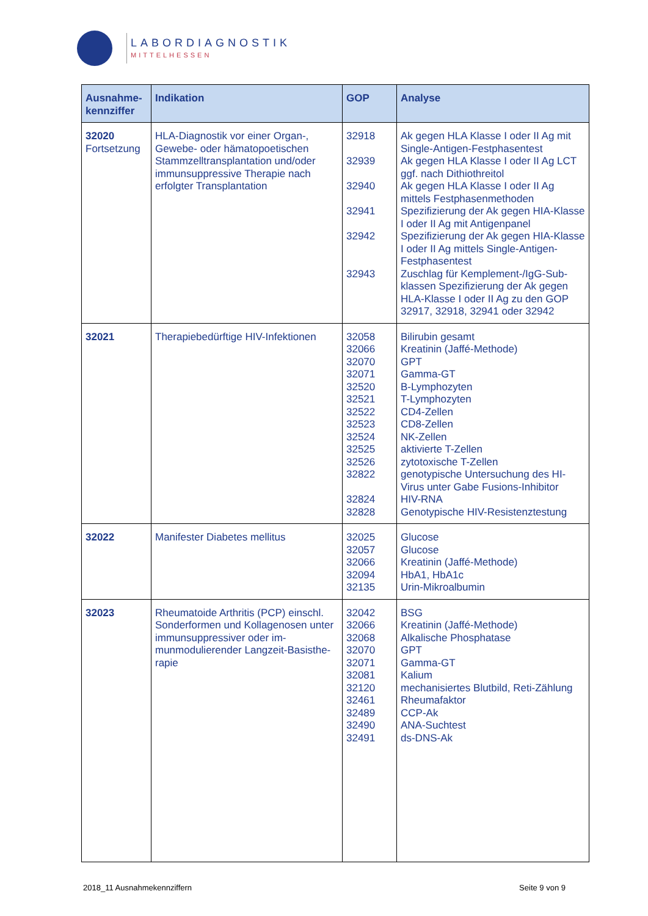LABORDIAGNOSTIK
MITTELHESSEN
| Ausnahme- kennziffer | Indikation | GOP | Analyse |
| --- | --- | --- | --- |
| 32020 Fortsetzung | HLA-Diagnostik vor einer Organ-, Gewebe- oder hämatopoetischen Stammzelltransplantation und/oder immunsuppressive Therapie nach erfolgter Transplantation | 32918 32939 32940 32941 32942 32943 | Ak gegen HLA Klasse I oder II Ag mit Single-Antigen-Festphasentest Ak gegen HLA Klasse I oder II Ag LCT ggf. nach Dithiothreitol Ak gegen HLA Klasse I oder II Ag mittels Festphasenmethoden Spezifizierung der Ak gegen HIA-Klasse I oder II Ag mit Antigenpanel Spezifizierung der Ak gegen HIA-Klasse I oder II Ag mittels Single-Antigen-Festphasentest Zuschlag für Kemplement-/IgG-Sub-klassen Spezifizierung der Ak gegen HLA-Klasse I oder II Ag zu den GOP 32917, 32918, 32941 oder 32942 |
| 32021 | Therapiebedürftige HIV-Infektionen | 32058 32066 32070 32071 32520 32521 32522 32523 32524 32525 32526 32822 32824 32828 | Bilirubin gesamt Kreatinin (Jaffé-Methode) GPT Gamma-GT B-Lymphozyten T-Lymphozyten CD4-Zellen CD8-Zellen NK-Zellen aktivierte T-Zellen zytotoxische T-Zellen genotypische Untersuchung des HI-Virus unter Gabe Fusions-Inhibitor HIV-RNA Genotypische HIV-Resistenztestung |
| 32022 | Manifester Diabetes mellitus | 32025 32057 32066 32094 32135 | Glucose Glucose Kreatinin (Jaffé-Methode) HbA1, HbA1c Urin-Mikroalbumin |
| 32023 | Rheumatoide Arthritis (PCP) einschl. Sonderformen und Kollagenosen unter immunsuppressiver oder im-munmodulierender Langzeit-Basisthe-rapie | 32042 32066 32068 32070 32071 32081 32120 32461 32489 32490 32491 | BSG Kreatinin (Jaffé-Methode) Alkalische Phosphatase GPT Gamma-GT Kalium mechanisiertes Blutbild, Reti-Zählung Rheumafaktor CCP-Ak ANA-Suchtest ds-DNS-Ak |
2018_11 Ausnahmekennziffern Seite 9 von 9